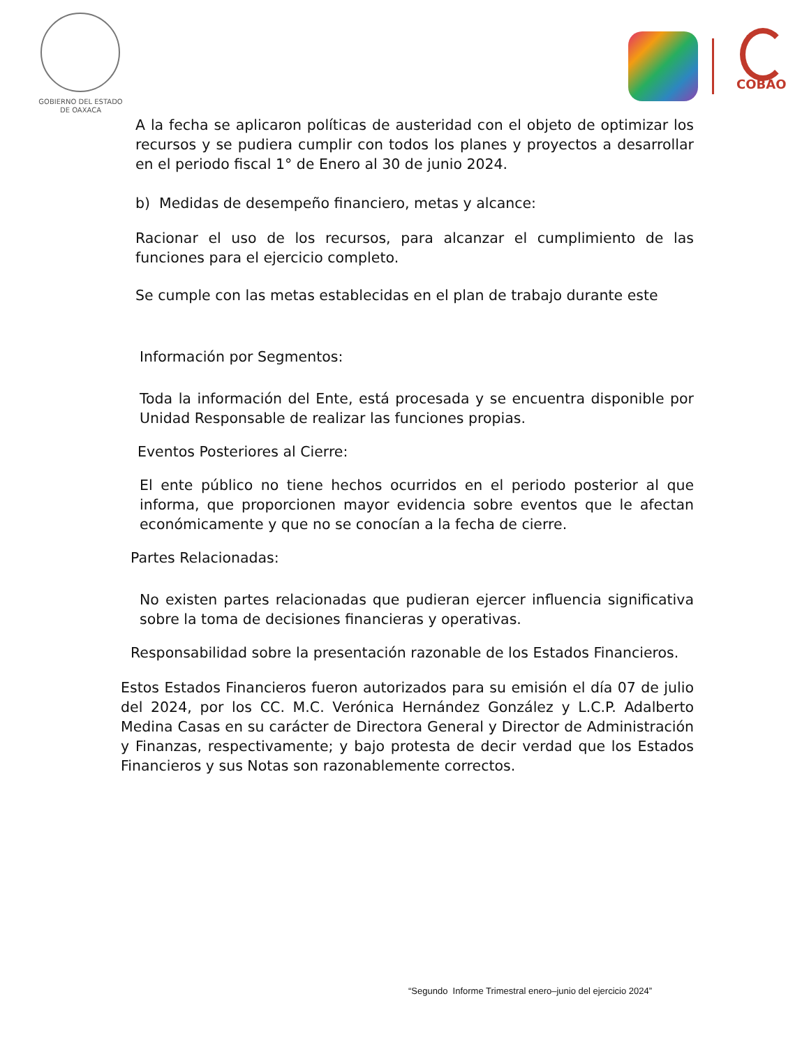GOBIERNO DEL ESTADO
DE OAXACA
COBAO
A la fecha se aplicaron políticas de austeridad con el objeto de optimizar los recursos y se pudiera cumplir con todos los planes y proyectos a desarrollar en el periodo fiscal 1° de Enero al 30 de junio 2024.
b) Medidas de desempeño financiero, metas y alcance:
Racionar el uso de los recursos, para alcanzar el cumplimiento de las funciones para el ejercicio completo.
Se cumple con las metas establecidas en el plan de trabajo durante este
Información por Segmentos:
Toda la información del Ente, está procesada y se encuentra disponible por Unidad Responsable de realizar las funciones propias.
Eventos Posteriores al Cierre:
El ente público no tiene hechos ocurridos en el periodo posterior al que informa, que proporcionen mayor evidencia sobre eventos que le afectan económicamente y que no se conocían a la fecha de cierre.
Partes Relacionadas:
No existen partes relacionadas que pudieran ejercer influencia significativa sobre la toma de decisiones financieras y operativas.
Responsabilidad sobre la presentación razonable de los Estados Financieros.
Estos Estados Financieros fueron autorizados para su emisión el día 07 de julio del 2024, por los CC. M.C. Verónica Hernández González y L.C.P. Adalberto Medina Casas en su carácter de Directora General y Director de Administración y Finanzas, respectivamente; y bajo protesta de decir verdad que los Estados Financieros y sus Notas son razonablemente correctos.
“Segundo Informe Trimestral enero–junio del ejercicio 2024”